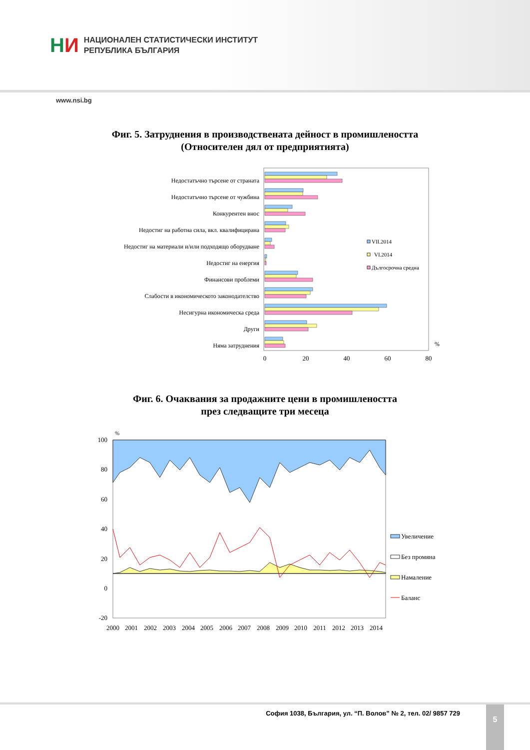НИ
НАЦИОНАЛЕН СТАТИСТИЧЕСКИ ИНСТИТУТ
РЕПУБЛИКА БЪЛГАРИЯ
www.nsi.bg
Фиг. 5. Затруднения в производствената дейност в промишлеността
(Относителен дял от предприятията)
Недостатъчно търсене от страната
Недостатъчно търсене от чужбина
Конкурентен внос
Недостиг на работна сила, вкл. квалифицирана
Недостиг на материали и/или подходящо оборудване
Недостиг на енергия
Финансови проблеми
Слабости в икономическото законодателство
Несигурна икономическа среда
Други
Няма затруднения
VII.2014
VI.2014
Дългосрочна средна
%
0
20
40
60
80
Фиг. 6. Очаквания за продажните цени в промишлеността
през следващите три месеца
100
80
60
40
20
0
-20
%
2000
2001
2002
2003
2004
2005
2006
2007
2008
2009
2010
2011
2012
2013
2014
Увеличение
Без промяна
Намаление
Баланс
София 1038, България, ул. “П. Волов” № 2, тел. 02/ 9857 729
5